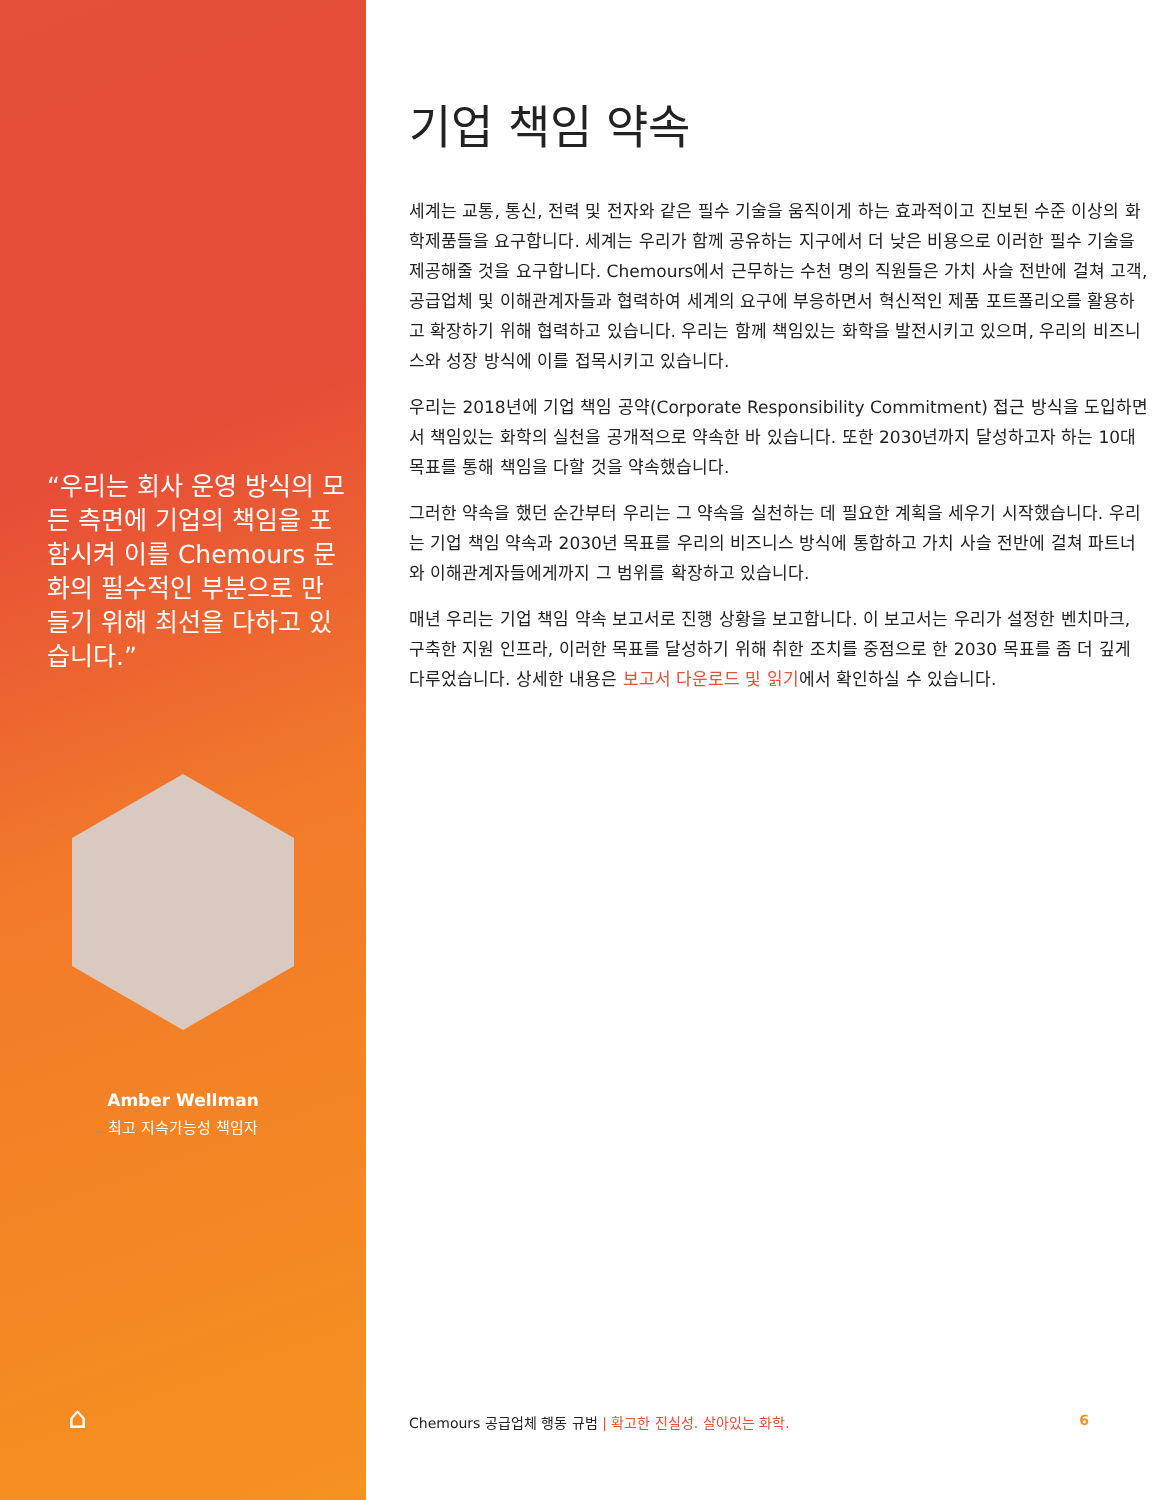“우리는 회사 운영 방식의 모든 측면에 기업의 책임을 포함시켜 이를 Chemours 문화의 필수적인 부분으로 만들기 위해 최선을 다하고 있습니다.”
Amber Wellman
최고 지속가능성 책임자
⌂
기업 책임 약속
세계는 교통, 통신, 전력 및 전자와 같은 필수 기술을 움직이게 하는 효과적이고 진보된 수준 이상의 화학제품들을 요구합니다. 세계는 우리가 함께 공유하는 지구에서 더 낮은 비용으로 이러한 필수 기술을 제공해줄 것을 요구합니다. Chemours에서 근무하는 수천 명의 직원들은 가치 사슬 전반에 걸쳐 고객, 공급업체 및 이해관계자들과 협력하여 세계의 요구에 부응하면서 혁신적인 제품 포트폴리오를 활용하고 확장하기 위해 협력하고 있습니다. 우리는 함께 책임있는 화학을 발전시키고 있으며, 우리의 비즈니스와 성장 방식에 이를 접목시키고 있습니다.
우리는 2018년에 기업 책임 공약(Corporate Responsibility Commitment) 접근 방식을 도입하면서 책임있는 화학의 실천을 공개적으로 약속한 바 있습니다. 또한 2030년까지 달성하고자 하는 10대 목표를 통해 책임을 다할 것을 약속했습니다.
그러한 약속을 했던 순간부터 우리는 그 약속을 실천하는 데 필요한 계획을 세우기 시작했습니다. 우리는 기업 책임 약속과 2030년 목표를 우리의 비즈니스 방식에 통합하고 가치 사슬 전반에 걸쳐 파트너와 이해관계자들에게까지 그 범위를 확장하고 있습니다.
매년 우리는 기업 책임 약속 보고서로 진행 상황을 보고합니다. 이 보고서는 우리가 설정한 벤치마크, 구축한 지원 인프라, 이러한 목표를 달성하기 위해 취한 조치를 중점으로 한 2030 목표를 좀 더 깊게 다루었습니다. 상세한 내용은 보고서 다운로드 및 읽기에서 확인하실 수 있습니다.
Chemours 공급업체 행동 규범 | 확고한 진실성. 살아있는 화학.
6